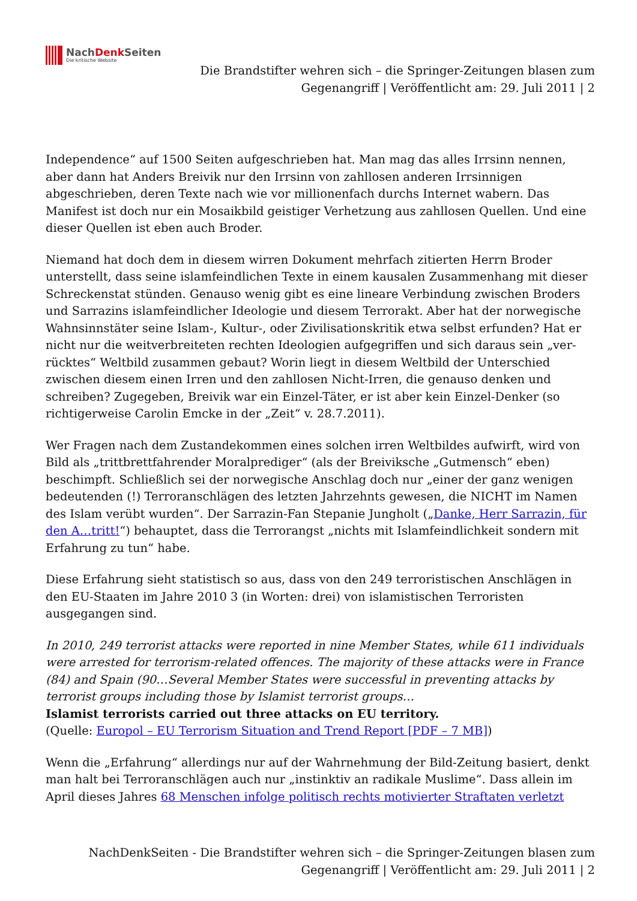NachDenk Seiten
Die kritische Website
Die Brandstifter wehren sich – die Springer-Zeitungen blasen zum Gegenangriff | Veröffentlicht am: 29. Juli 2011 | 2
Independence“ auf 1500 Seiten aufgeschrieben hat. Man mag das alles Irrsinn nennen, aber dann hat Anders Breivik nur den Irrsinn von zahllosen anderen Irrsinnigen abgeschrieben, deren Texte nach wie vor millionenfach durchs Internet wabern. Das Manifest ist doch nur ein Mosaikbild geistiger Verhetzung aus zahllosen Quellen. Und eine dieser Quellen ist eben auch Broder.
Niemand hat doch dem in diesem wirren Dokument mehrfach zitierten Herrn Broder unterstellt, dass seine islamfeindlichen Texte in einem kausalen Zusammenhang mit dieser Schreckenstat stünden. Genauso wenig gibt es eine lineare Verbindung zwischen Broders und Sarrazins islamfeindlicher Ideologie und diesem Terrorakt. Aber hat der norwegische Wahnsinnstäter seine Islam-, Kultur-, oder Zivilisationskritik etwa selbst erfunden? Hat er nicht nur die weitverbreiteten rechten Ideologien aufgegriffen und sich daraus sein „ver-rücktes“ Weltbild zusammen gebaut? Worin liegt in diesem Weltbild der Unterschied zwischen diesem einen Irren und den zahllosen Nicht-Irren, die genauso denken und schreiben? Zugegeben, Breivik war ein Einzel-Täter, er ist aber kein Einzel-Denker (so richtigerweise Carolin Emcke in der „Zeit“ v. 28.7.2011).
Wer Fragen nach dem Zustandekommen eines solchen irren Weltbildes aufwirft, wird von Bild als „trittbrettfahrender Moralprediger“ (als der Breiviksche „Gutmensch“ eben) beschimpft. Schließlich sei der norwegische Anschlag doch nur „einer der ganz wenigen bedeutenden (!) Terroranschlägen des letzten Jahrzehnts gewesen, die NICHT im Namen des Islam verübt wurden“. Der Sarrazin-Fan Stepanie Jungholt („Danke, Herr Sarrazin, für den A…tritt!“) behauptet, dass die Terrorangst „nichts mit Islamfeindlichkeit sondern mit Erfahrung zu tun“ habe.
Diese Erfahrung sieht statistisch so aus, dass von den 249 terroristischen Anschlägen in den EU-Staaten im Jahre 2010 3 (in Worten: drei) von islamistischen Terroristen ausgegangen sind.
In 2010, 249 terrorist attacks were reported in nine Member States, while 611 individuals were arrested for terrorism-related offences. The majority of these attacks were in France (84) and Spain (90…Several Member States were successful in preventing attacks by terrorist groups including those by Islamist terrorist groups…
Islamist terrorists carried out three attacks on EU territory.
(Quelle: Europol – EU Terrorism Situation and Trend Report [PDF – 7 MB])
Wenn die „Erfahrung“ allerdings nur auf der Wahrnehmung der Bild-Zeitung basiert, denkt man halt bei Terroranschlägen auch nur „instinktiv an radikale Muslime“. Dass allein im April dieses Jahres 68 Menschen infolge politisch rechts motivierter Straftaten verletzt
NachDenkSeiten - Die Brandstifter wehren sich – die Springer-Zeitungen blasen zum Gegenangriff | Veröffentlicht am: 29. Juli 2011 | 2